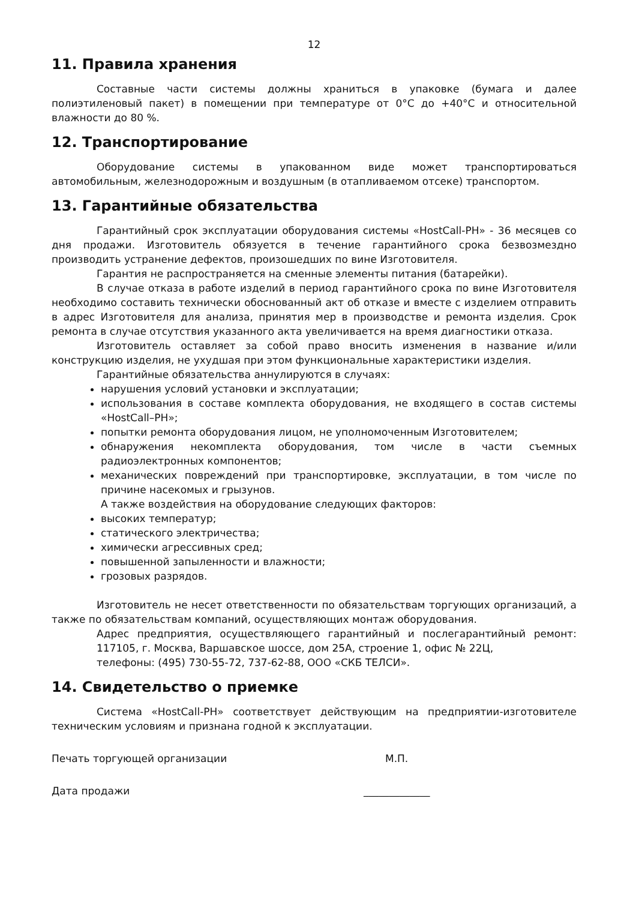12
11. Правила хранения
Составные части системы должны храниться в упаковке (бумага и далее полиэтиленовый пакет) в помещении при температуре от 0°С до +40°С и относительной влажности до 80 %.
12. Транспортирование
Оборудование системы в упакованном виде может транспортироваться автомобильным, железнодорожным и воздушным (в отапливаемом отсеке) транспортом.
13. Гарантийные обязательства
Гарантийный срок эксплуатации оборудования системы «HostCall-PH» - 36 месяцев со дня продажи. Изготовитель обязуется в течение гарантийного срока безвозмездно производить устранение дефектов, произошедших по вине Изготовителя.
Гарантия не распространяется на сменные элементы питания (батарейки).
В случае отказа в работе изделий в период гарантийного срока по вине Изготовителя необходимо составить технически обоснованный акт об отказе и вместе с изделием отправить в адрес Изготовителя для анализа, принятия мер в производстве и ремонта изделия. Срок ремонта в случае отсутствия указанного акта увеличивается на время диагностики отказа.
Изготовитель оставляет за собой право вносить изменения в название и/или конструкцию изделия, не ухудшая при этом функциональные характеристики изделия.
Гарантийные обязательства аннулируются в случаях:
нарушения условий установки и эксплуатации;
использования в составе комплекта оборудования, не входящего в состав системы «HostCall–PH»;
попытки ремонта оборудования лицом, не уполномоченным Изготовителем;
обнаружения некомплекта оборудования, том числе в части съемных радиоэлектронных компонентов;
механических повреждений при транспортировке, эксплуатации, в том числе по причине насекомых и грызунов.
А также воздействия на оборудование следующих факторов:
высоких температур;
статического электричества;
химически агрессивных сред;
повышенной запыленности и влажности;
грозовых разрядов.
Изготовитель не несет ответственности по обязательствам торгующих организаций, а также по обязательствам компаний, осуществляющих монтаж оборудования.
Адрес предприятия, осуществляющего гарантийный и послегарантийный ремонт: 117105, г. Москва, Варшавское шоссе, дом 25А, строение 1, офис № 22Ц,
телефоны: (495) 730-55-72, 737-62-88, ООО «СКБ ТЕЛСИ».
14. Свидетельство о приемке
Система «HostCall-PH» соответствует действующим на предприятии-изготовителе техническим условиям и признана годной к эксплуатации.
Печать торгующей организации М.П.
Дата продажи _____________